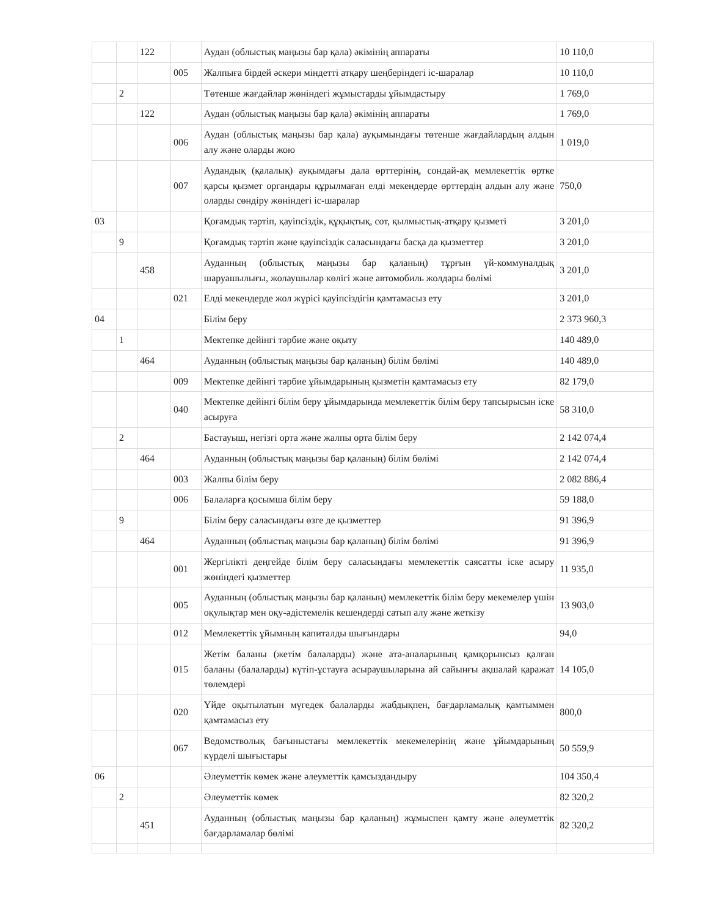| | | 122 | | Аудан (облыстық маңызы бар қала) әкімінің аппараты | 10 110,0 |
| | | | 005 | Жалпыға бірдей әскери міндетті атқару шеңберіндегі іс-шаралар | 10 110,0 |
| | 2 | | | Төтенше жағдайлар жөніндегі жұмыстарды ұйымдастыру | 1 769,0 |
| | | 122 | | Аудан (облыстық маңызы бар қала) әкімінің аппараты | 1 769,0 |
| | | | 006 | Аудан (облыстық маңызы бар қала) ауқымындағы төтенше жағдайлардың алдын алу және оларды жою | 1 019,0 |
| | | | 007 | Аудандық (қалалық) ауқымдағы дала өрттерінің, сондай-ақ мемлекеттік өртке қарсы қызмет органдары құрылмаған елді мекендерде өрттердің алдын алу және оларды сөндіру жөніндегі іс-шаралар | 750,0 |
| 03 | | | | Қоғамдық тәртіп, қауіпсіздік, құқықтық, сот, қылмыстық-атқару қызметі | 3 201,0 |
| | 9 | | | Қоғамдық тәртіп және қауіпсіздік саласындағы басқа да қызметтер | 3 201,0 |
| | | 458 | | Ауданның (облыстық маңызы бар қаланың) тұрғын үй-коммуналдық шаруашылығы, жолаушылар көлігі және автомобиль жолдары бөлімі | 3 201,0 |
| | | | 021 | Елді мекендерде жол жүрісі қауіпсіздігін қамтамасыз ету | 3 201,0 |
| 04 | | | | Білім беру | 2 373 960,3 |
| | 1 | | | Мектепке дейінгі тәрбие және оқыту | 140 489,0 |
| | | 464 | | Ауданның (облыстық маңызы бар қаланың) білім бөлімі | 140 489,0 |
| | | | 009 | Мектепке дейінгі тәрбие ұйымдарының қызметін қамтамасыз ету | 82 179,0 |
| | | | 040 | Мектепке дейінгі білім беру ұйымдарында мемлекеттік білім беру тапсырысын іске асыруға | 58 310,0 |
| | 2 | | | Бастауыш, негізгі орта және жалпы орта білім беру | 2 142 074,4 |
| | | 464 | | Ауданның (облыстық маңызы бар қаланың) білім бөлімі | 2 142 074,4 |
| | | | 003 | Жалпы білім беру | 2 082 886,4 |
| | | | 006 | Балаларға қосымша білім беру | 59 188,0 |
| | 9 | | | Білім беру саласындағы өзге де қызметтер | 91 396,9 |
| | | 464 | | Ауданның (облыстық маңызы бар қаланың) білім бөлімі | 91 396,9 |
| | | | 001 | Жергілікті деңгейде білім беру саласындағы мемлекеттік саясатты іске асыру жөніндегі қызметтер | 11 935,0 |
| | | | 005 | Ауданның (облыстық маңызы бар қаланың) мемлекеттік білім беру мекемелер үшін оқулықтар мен оқу-әдістемелік кешендерді сатып алу және жеткізу | 13 903,0 |
| | | | 012 | Мемлекеттік ұйымның капиталды шығындары | 94,0 |
| | | | 015 | Жетім баланы (жетім балаларды) және ата-аналарының қамқорынсыз қалған баланы (балаларды) күтіп-ұстауға асыраушыларына ай сайынғы ақшалай қаражат төлемдері | 14 105,0 |
| | | | 020 | Үйде оқытылатын мүгедек балаларды жабдықпен, бағдарламалық қамтыммен қамтамасыз ету | 800,0 |
| | | | 067 | Ведомстволық бағыныстағы мемлекеттік мекемелерінің және ұйымдарының күрделі шығыстары | 50 559,9 |
| 06 | | | | Әлеуметтік көмек және әлеуметтік қамсыздандыру | 104 350,4 |
| | 2 | | | Әлеуметтік көмек | 82 320,2 |
| | | 451 | | Ауданның (облыстық маңызы бар қаланың) жұмыспен қамту және әлеуметтік бағдарламалар бөлімі | 82 320,2 |